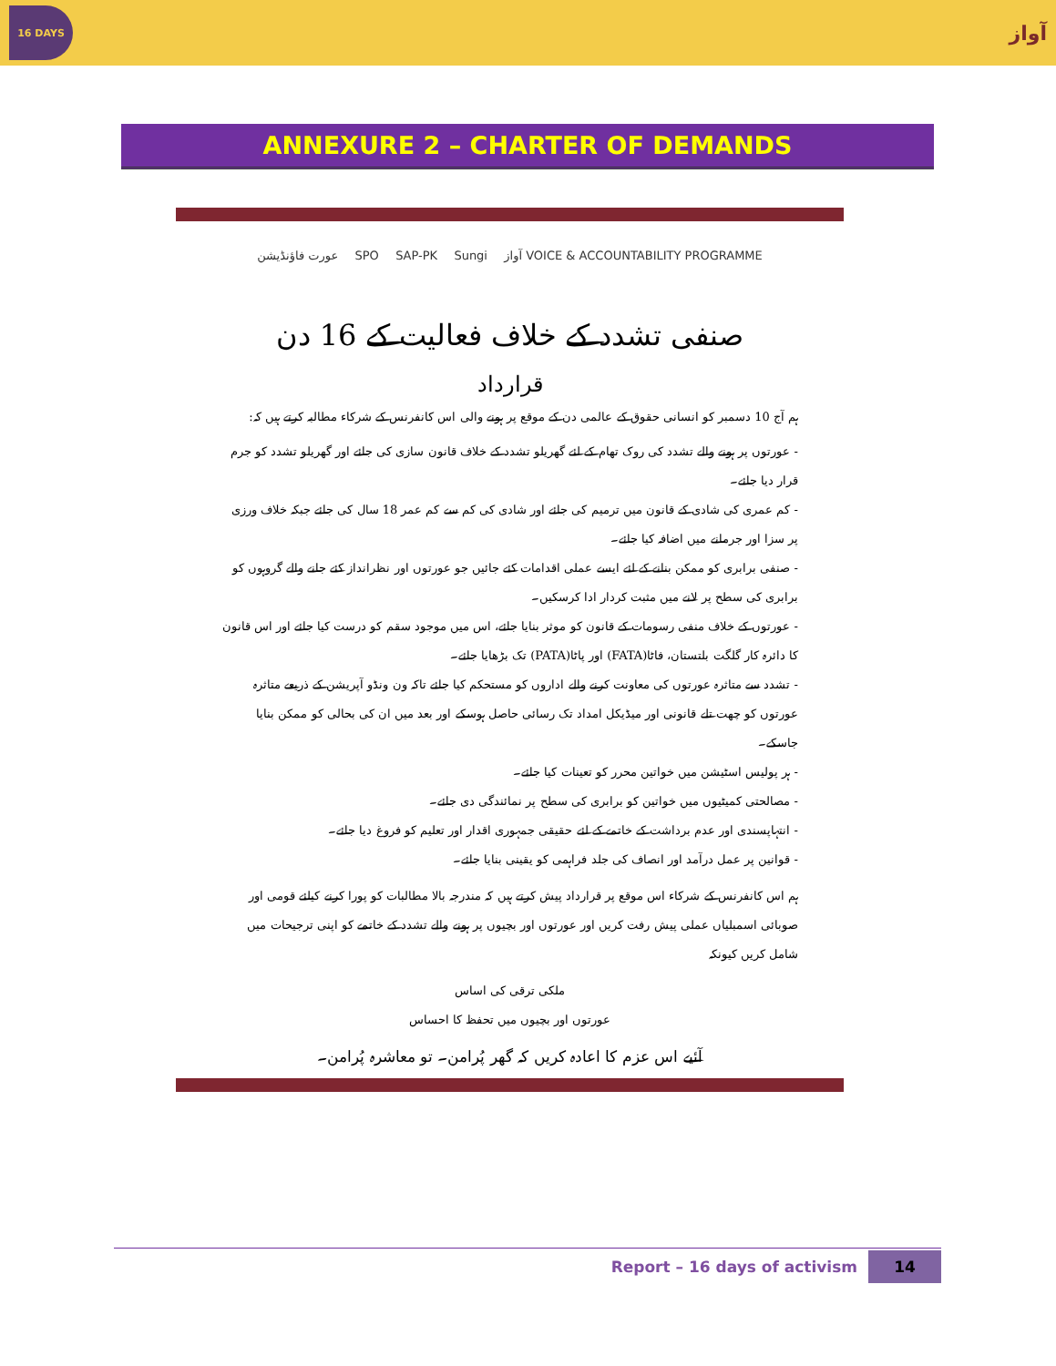16 DAYS
آواز
ANNEXURE 2 – CHARTER OF DEMANDS
عورت فاؤنڈیشن SPO SAP-PK Sungi آواز VOICE & ACCOUNTABILITY PROGRAMME
صنفی تشدد کے خلاف فعالیت کے 16 دن
قرارداد
ہم آج 10 دسمبر کو انسانی حقوق کے عالمی دن کے موقع پر ہونے والی اس کانفرنس کے شرکاء مطالبہ کرتے ہیں کہ:
- عورتوں پر ہونے والے تشدد کی روک تھام کے لئے گھریلو تشدد کے خلاف قانون سازی کی جائے اور گھریلو تشدد کو جرم قرار دیا جائے۔
- کم عمری کی شادی کے قانون میں ترمیم کی جائے اور شادی کی کم سے کم عمر 18 سال کی جائے جبکہ خلاف ورزی پر سزا اور جرمانے میں اضافہ کیا جائے۔
- صنفی برابری کو ممکن بنانے کے لئے ایسے عملی اقدامات کئے جائیں جو عورتوں اور نظرانداز کئے جانے والے گروہوں کو برابری کی سطح پر لانے میں مثبت کردار ادا کرسکیں۔
- عورتوں کے خلاف منفی رسومات کے قانون کو موثر بنایا جائے، اس میں موجود سقم کو درست کیا جائے اور اس قانون کا دائرہ کار گلگت بلتستان، فاٹا(FATA) اور پاٹا(PATA) تک بڑھایا جائے۔
- تشدد سے متاثرہ عورتوں کی معاونت کرنے والے اداروں کو مستحکم کیا جائے تاکہ ون ونڈو آپریشن کے ذریعے متاثرہ عورتوں کو چھت تلے قانونی اور میڈیکل امداد تک رسائی حاصل ہوسکے اور بعد میں ان کی بحالی کو ممکن بنایا جاسکے۔
- ہر پولیس اسٹیشن میں خواتین محرر کو تعینات کیا جائے۔
- مصالحتی کمیٹیوں میں خواتین کو برابری کی سطح پر نمائندگی دی جائے۔
- انتہاپسندی اور عدم برداشت کے خاتمے کے لئے حقیقی جمہوری اقدار اور تعلیم کو فروغ دیا جائے۔
- قوانین پر عمل درآمد اور انصاف کی جلد فراہمی کو یقینی بنایا جائے۔
ہم اس کانفرنس کے شرکاء اس موقع پر قرارداد پیش کرتے ہیں کہ مندرجہ بالا مطالبات کو پورا کرنے کیلئے قومی اور صوبائی اسمبلیاں عملی پیش رفت کریں اور عورتوں اور بچیوں پر ہونے والے تشدد کے خاتمے کو اپنی ترجیحات میں شامل کریں کیونکہ
ملکی ترقی کی اساس
عورتوں اور بچیوں میں تحفظ کا احساس
آئیے اس عزم کا اعادہ کریں کہ گھر پُرامن۔ تو معاشرہ پُرامن۔
Report – 16 days of activism 14